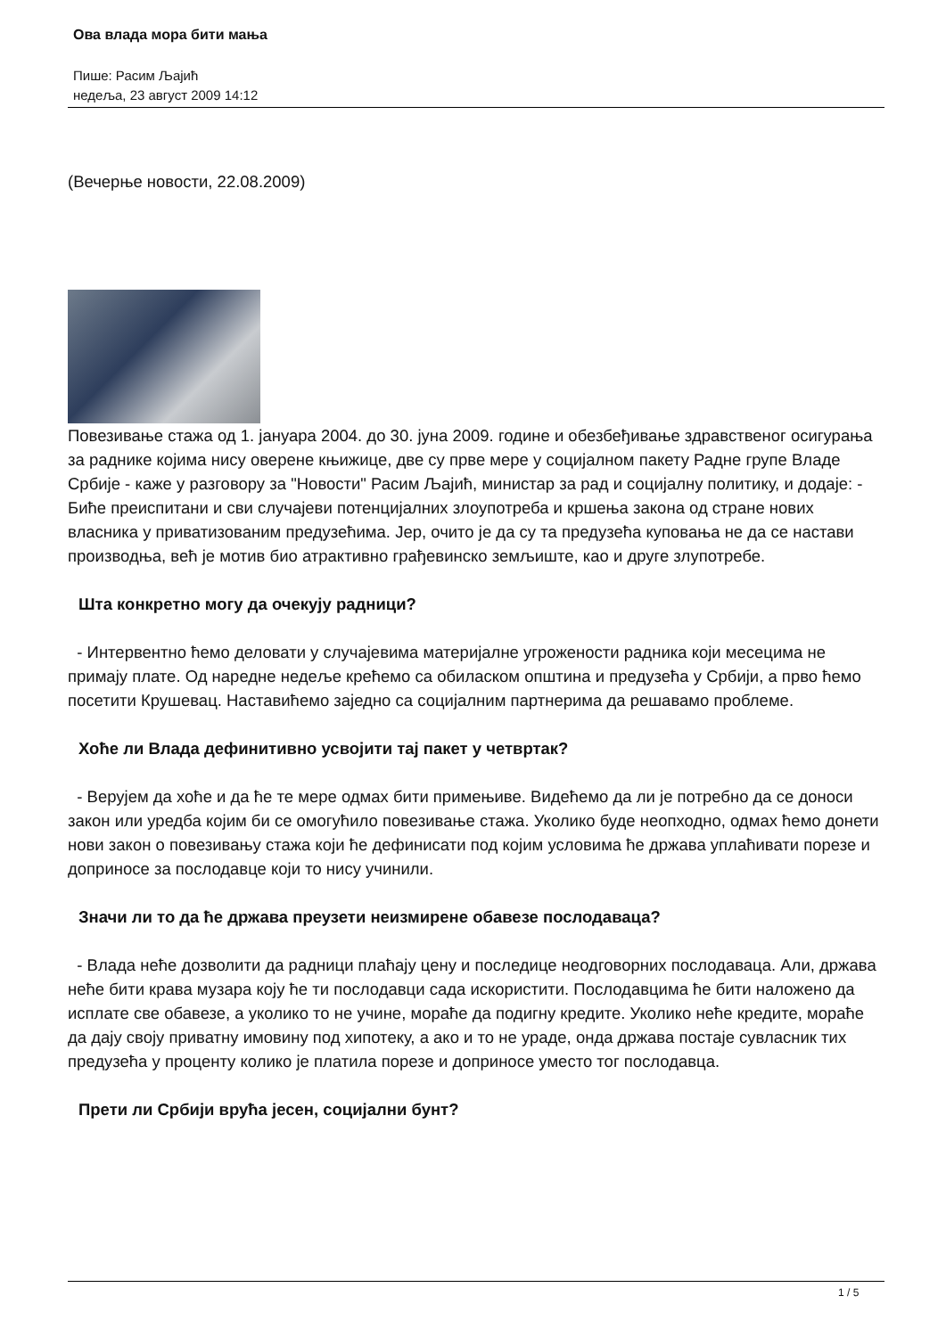Ова влада мора бити мања
Пише: Расим Љајић
недеља, 23 август 2009 14:12
(Вечерње новости, 22.08.2009)
Повезивање стажа од 1. јануара 2004. до 30. јуна 2009. године и обезбеђивање здравственог осигурања за раднике којима нису оверене књижице, две су прве мере у социјалном пакету Радне групе Владе Србије - каже у разговору за "Новости" Расим Љајић, министар за рад и социјалну политику, и додаје: - Биће преиспитани и сви случајеви потенцијалних злоупотреба и кршења закона од стране нових власника у приватизованим предузећима. Јер, очито је да су та предузећа куповања не да се настави производња, већ је мотив био атрактивно грађевинско земљиште, као и друге злупотребе.
Шта конкретно могу да очекују радници?
- Интервентно ћемо деловати у случајевима материјалне угрожености радника који месецима не примају плате. Од наредне недеље крећемо са обиласком општина и предузећа у Србији, а прво ћемо посетити Крушевац. Наставићемо заједно са социјалним партнерима да решавамо проблеме.
Хоће ли Влада дефинитивно усвојити тај пакет у четвртак?
- Верујем да хоће и да ће те мере одмах бити примењиве. Видећемо да ли је потребно да се доноси закон или уредба којим би се омогућило повезивање стажа. Уколико буде неопходно, одмах ћемо донети нови закон о повезивању стажа који ће дефинисати под којим условима ће држава уплаћивати порезе и доприносе за послодавце који то нису учинили.
Значи ли то да ће држава преузети неизмирене обавезе послодаваца?
- Влада неће дозволити да радници плаћају цену и последице неодговорних послодаваца. Али, држава неће бити крава музара коју ће ти послодавци сада искористити. Послодавцима ће бити наложено да исплате све обавезе, а уколико то не учине, мораће да подигну кредите. Уколико неће кредите, мораће да дају своју приватну имовину под хипотеку, а ако и то не ураде, онда држава постаје сувласник тих предузећа у проценту колико је платила порезе и доприносе уместо тог послодавца.
Прети ли Србији врућа јесен, социјални бунт?
1 / 5